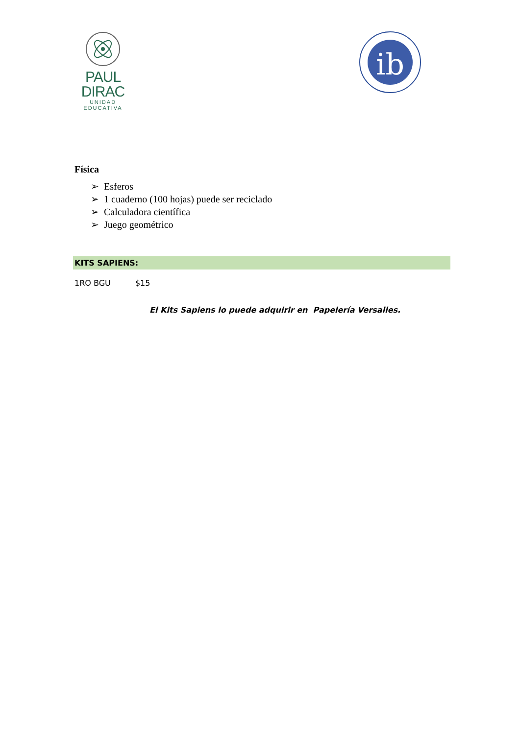PAUL DIRAC
UNIDAD EDUCATIVA
ib
Física
➢ Esferos
➢ 1 cuaderno (100 hojas) puede ser reciclado
➢ Calculadora científica
➢ Juego geométrico
KITS SAPIENS:
1RO BGU $15
El Kits Sapiens lo puede adquirir en Papelería Versalles.